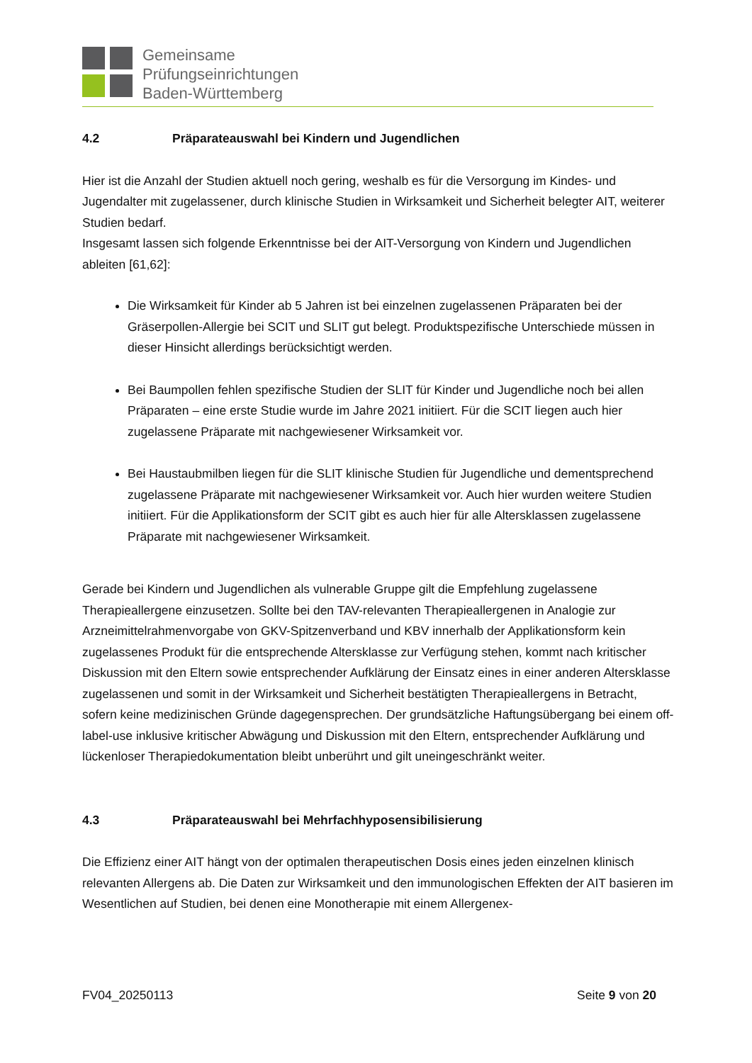Gemeinsame
Prüfungseinrichtungen
Baden-Württemberg
4.2 Präparateauswahl bei Kindern und Jugendlichen
Hier ist die Anzahl der Studien aktuell noch gering, weshalb es für die Versorgung im Kindes- und Jugendalter mit zugelassener, durch klinische Studien in Wirksamkeit und Sicherheit belegter AIT, weiterer Studien bedarf.
Insgesamt lassen sich folgende Erkenntnisse bei der AIT-Versorgung von Kindern und Jugendlichen ableiten [61,62]:
Die Wirksamkeit für Kinder ab 5 Jahren ist bei einzelnen zugelassenen Präparaten bei der Gräserpollen-Allergie bei SCIT und SLIT gut belegt. Produktspezifische Unterschiede müssen in dieser Hinsicht allerdings berücksichtigt werden.
Bei Baumpollen fehlen spezifische Studien der SLIT für Kinder und Jugendliche noch bei allen Präparaten – eine erste Studie wurde im Jahre 2021 initiiert. Für die SCIT liegen auch hier zugelassene Präparate mit nachgewiesener Wirksamkeit vor.
Bei Haustaubmilben liegen für die SLIT klinische Studien für Jugendliche und dementsprechend zugelassene Präparate mit nachgewiesener Wirksamkeit vor. Auch hier wurden weitere Studien initiiert. Für die Applikationsform der SCIT gibt es auch hier für alle Altersklassen zugelassene Präparate mit nachgewiesener Wirksamkeit.
Gerade bei Kindern und Jugendlichen als vulnerable Gruppe gilt die Empfehlung zugelassene Therapieallergene einzusetzen. Sollte bei den TAV-relevanten Therapieallergenen in Analogie zur Arzneimittelrahmenvorgabe von GKV-Spitzenverband und KBV innerhalb der Applikationsform kein zugelassenes Produkt für die entsprechende Altersklasse zur Verfügung stehen, kommt nach kritischer Diskussion mit den Eltern sowie entsprechender Aufklärung der Einsatz eines in einer anderen Altersklasse zugelassenen und somit in der Wirksamkeit und Sicherheit bestätigten Therapieallergens in Betracht, sofern keine medizinischen Gründe dagegensprechen. Der grundsätzliche Haftungsübergang bei einem off-label-use inklusive kritischer Abwägung und Diskussion mit den Eltern, entsprechender Aufklärung und lückenloser Therapiedokumentation bleibt unberührt und gilt uneingeschränkt weiter.
4.3 Präparateauswahl bei Mehrfachhyposensibilisierung
Die Effizienz einer AIT hängt von der optimalen therapeutischen Dosis eines jeden einzelnen klinisch relevanten Allergens ab. Die Daten zur Wirksamkeit und den immunologischen Effekten der AIT basieren im Wesentlichen auf Studien, bei denen eine Monotherapie mit einem Allergenex-
FV04_20250113 Seite 9 von 20